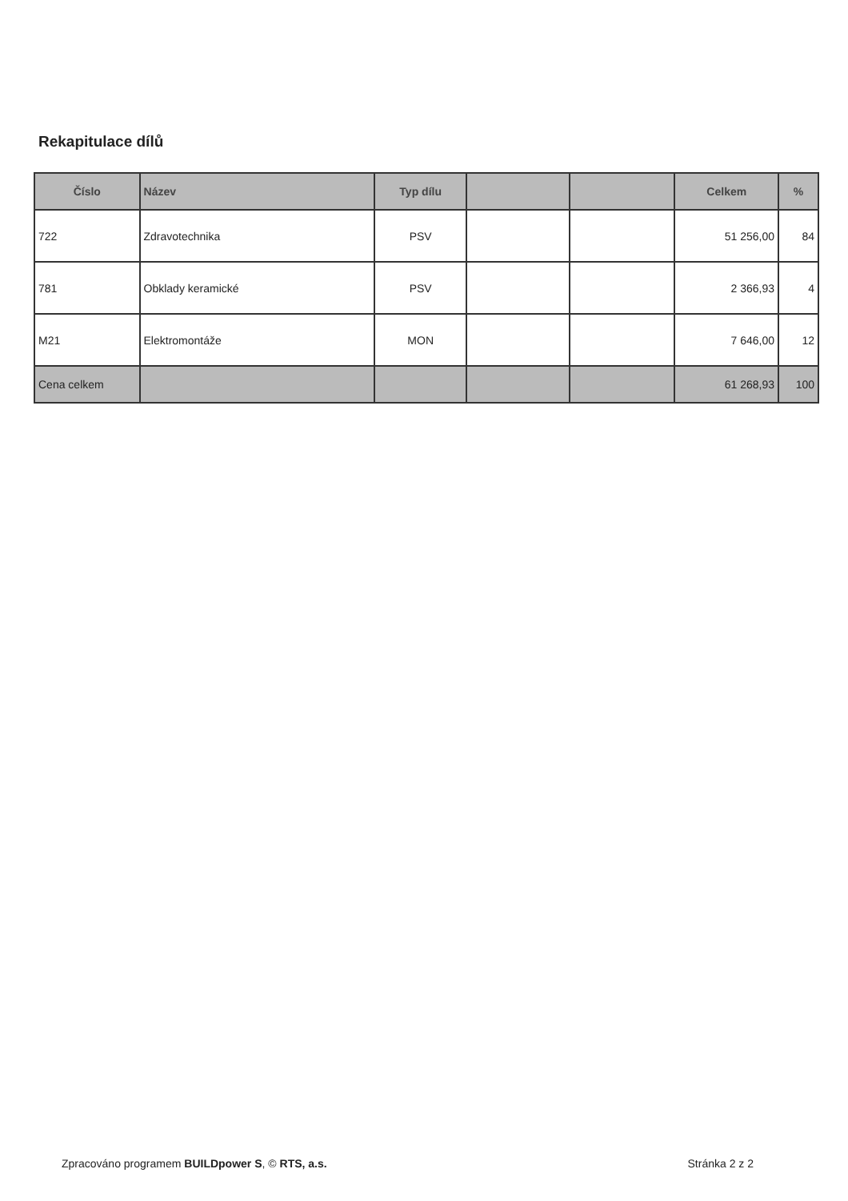Rekapitulace dílů
| Číslo | Název | Typ dílu | | | Celkem | % |
| --- | --- | --- | --- | --- | --- | --- |
| 722 | Zdravotechnika | PSV | | | 51 256,00 | 84 |
| 781 | Obklady keramické | PSV | | | 2 366,93 | 4 |
| M21 | Elektromontáže | MON | | | 7 646,00 | 12 |
| Cena celkem | | | | | 61 268,93 | 100 |
Zpracováno programem BUILDpower S, © RTS, a.s. Stránka 2 z 2